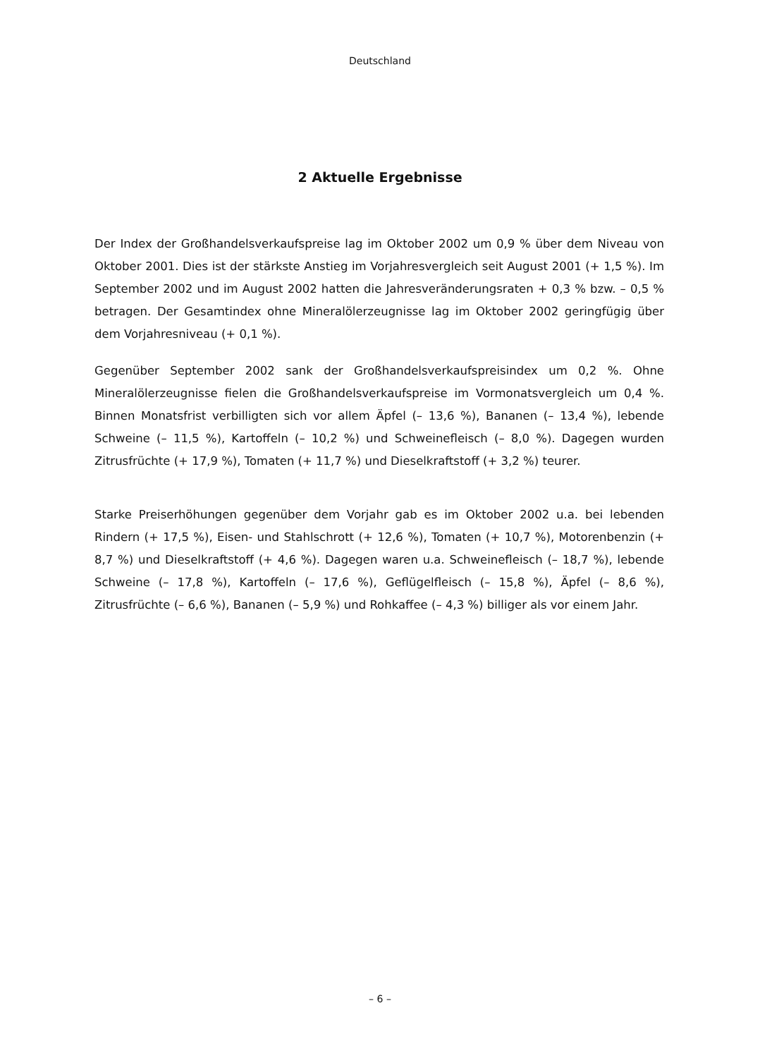Deutschland
2 Aktuelle Ergebnisse
Der Index der Großhandelsverkaufspreise lag im Oktober 2002 um 0,9 % über dem Niveau von Oktober 2001. Dies ist der stärkste Anstieg im Vorjahresvergleich seit August 2001 (+ 1,5 %). Im September 2002 und im August 2002 hatten die Jahresveränderungsraten + 0,3 % bzw. – 0,5 % betragen. Der Gesamtindex ohne Mineralölerzeugnisse lag im Oktober 2002 geringfügig über dem Vorjahresniveau (+ 0,1 %).
Gegenüber September 2002 sank der Großhandelsverkaufspreisindex um 0,2 %. Ohne Mineralölerzeugnisse fielen die Großhandelsverkaufspreise im Vormonatsvergleich um 0,4 %. Binnen Monatsfrist verbilligten sich vor allem Äpfel (– 13,6 %), Bananen (– 13,4 %), lebende Schweine (– 11,5 %), Kartoffeln (– 10,2 %) und Schweinefleisch (– 8,0 %). Dagegen wurden Zitrusfrüchte (+ 17,9 %), Tomaten (+ 11,7 %) und Dieselkraftstoff (+ 3,2 %) teurer.
Starke Preiserhöhungen gegenüber dem Vorjahr gab es im Oktober 2002 u.a. bei lebenden Rindern (+ 17,5 %), Eisen- und Stahlschrott (+ 12,6 %), Tomaten (+ 10,7 %), Motorenbenzin (+ 8,7 %) und Dieselkraftstoff (+ 4,6 %). Dagegen waren u.a. Schweinefleisch (– 18,7 %), lebende Schweine (– 17,8 %), Kartoffeln (– 17,6 %), Geflügelfleisch (– 15,8 %), Äpfel (– 8,6 %), Zitrusfrüchte (– 6,6 %), Bananen (– 5,9 %) und Rohkaffee (– 4,3 %) billiger als vor einem Jahr.
– 6 –